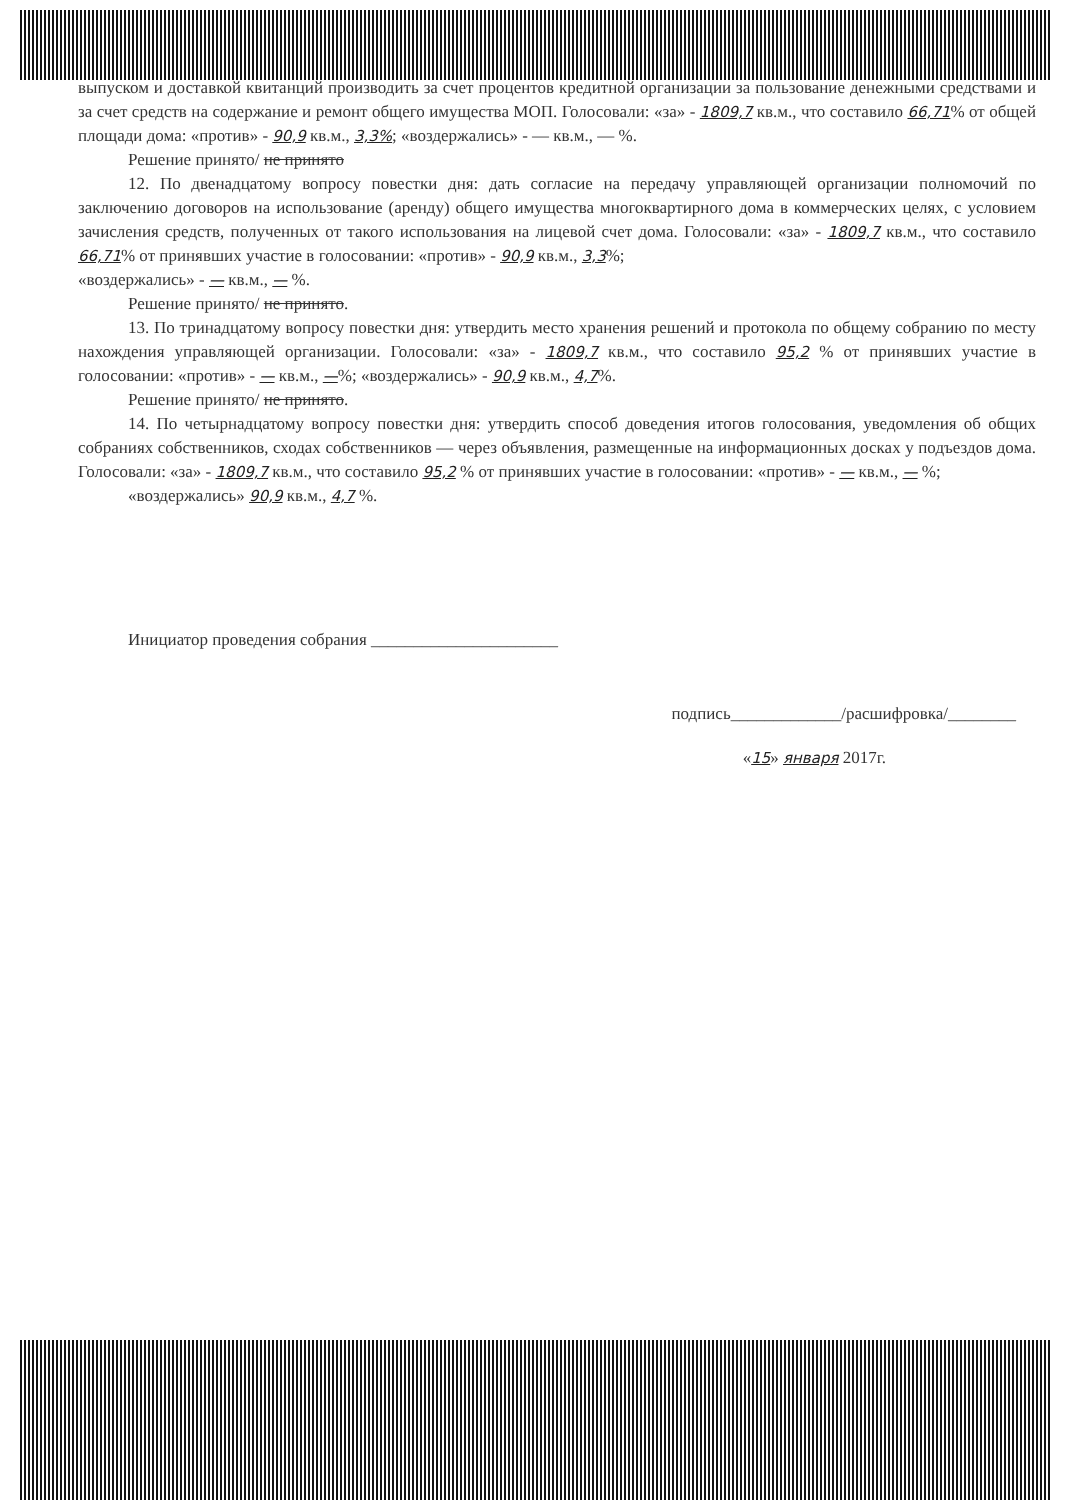выпуском и доставкой квитанций производить за счет процентов кредитной организации за пользование денежными средствами и за счет средств на содержание и ремонт общего имущества МОП. Голосовали: «за» - 1809,7 кв.м., что составило 66,71% от общей площади дома: «против» - 90,9 кв.м., 3,3%; «воздержались» - — кв.м., — %.
Решение принято/ не принято
12. По двенадцатому вопросу повестки дня: дать согласие на передачу управляющей организации полномочий по заключению договоров на использование (аренду) общего имущества многоквартирного дома в коммерческих целях, с условием зачисления средств, полученных от такого использования на лицевой счет дома. Голосовали: «за» - 1809,7 кв.м., что составило 66,71% от принявших участие в голосовании: «против» - 90,9 кв.м., 3,3%;
«воздержались» - — кв.м., — %.
Решение принято/ не принято.
13. По тринадцатому вопросу повестки дня: утвердить место хранения решений и протокола по общему собранию по месту нахождения управляющей организации. Голосовали: «за» - 1809,7 кв.м., что составило 95,2 % от принявших участие в голосовании: «против» - — кв.м., —%; «воздержались» - 90,9 кв.м., 4,7%.
Решение принято/ не принято.
14. По четырнадцатому вопросу повестки дня: утвердить способ доведения итогов голосования, уведомления об общих собраниях собственников, сходах собственников — через объявления, размещенные на информационных досках у подъездов дома. Голосовали: «за» - 1809,7 кв.м., что составило 95,2 % от принявших участие в голосовании: «против» - — кв.м., — %;
«воздержались» 90,9 кв.м., 4,7 %.
Инициатор проведения собрания ______________________
подпись_____________/расшифровка/________
«15» января 2017г.